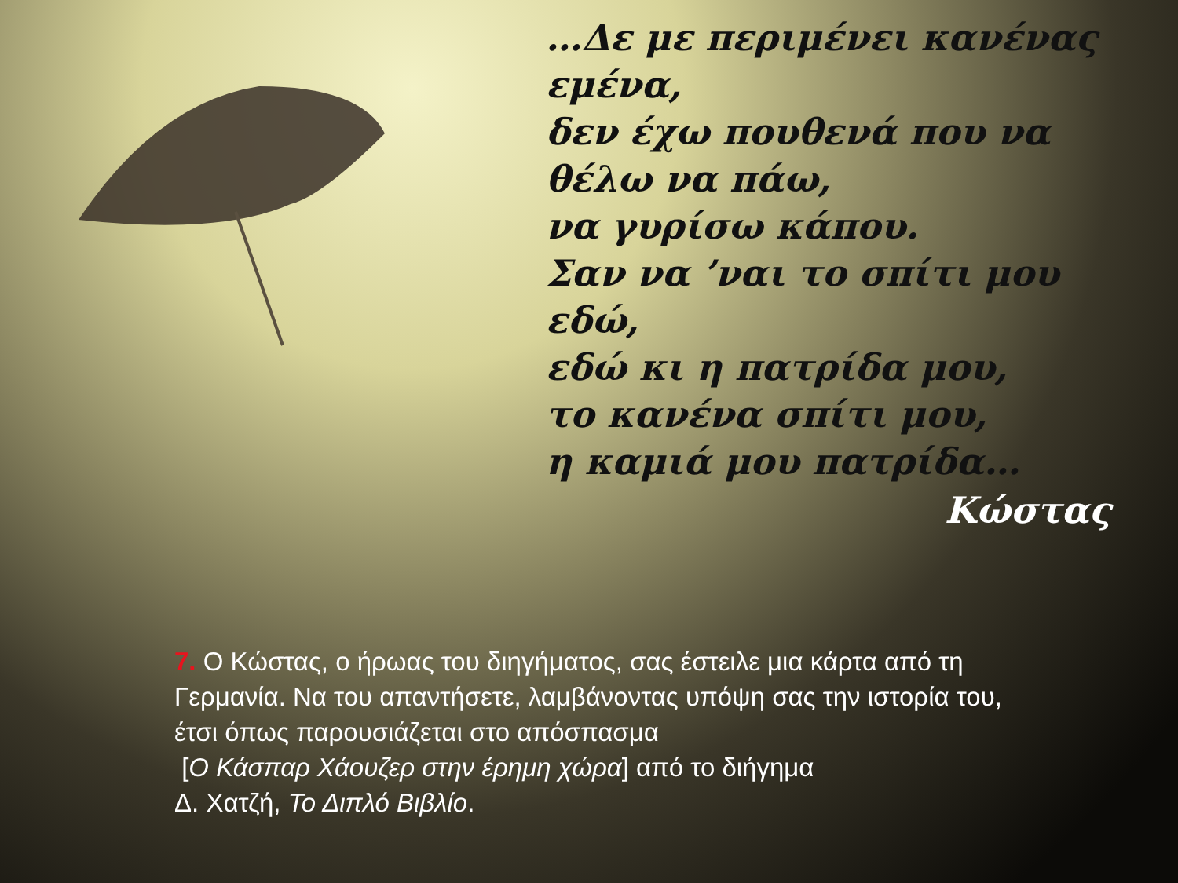…Δε με περιμένει κανένας εμένα,
δεν έχω πουθενά που να θέλω να πάω,
να γυρίσω κάπου.
Σαν να ’ναι το σπίτι μου εδώ,
εδώ κι η πατρίδα μου,
το κανένα σπίτι μου,
η καμιά μου πατρίδα…
Κώστας
7. Ο Κώστας, ο ήρωας του διηγήματος, σας έστειλε μια κάρτα από τη Γερμανία. Να του απαντήσετε, λαμβάνοντας υπόψη σας την ιστορία του, έτσι όπως παρουσιάζεται στο απόσπασμα
[Ο Κάσπαρ Χάουζερ στην έρημη χώρα] από το διήγημα
Δ. Χατζή, Το Διπλό Βιβλίο.